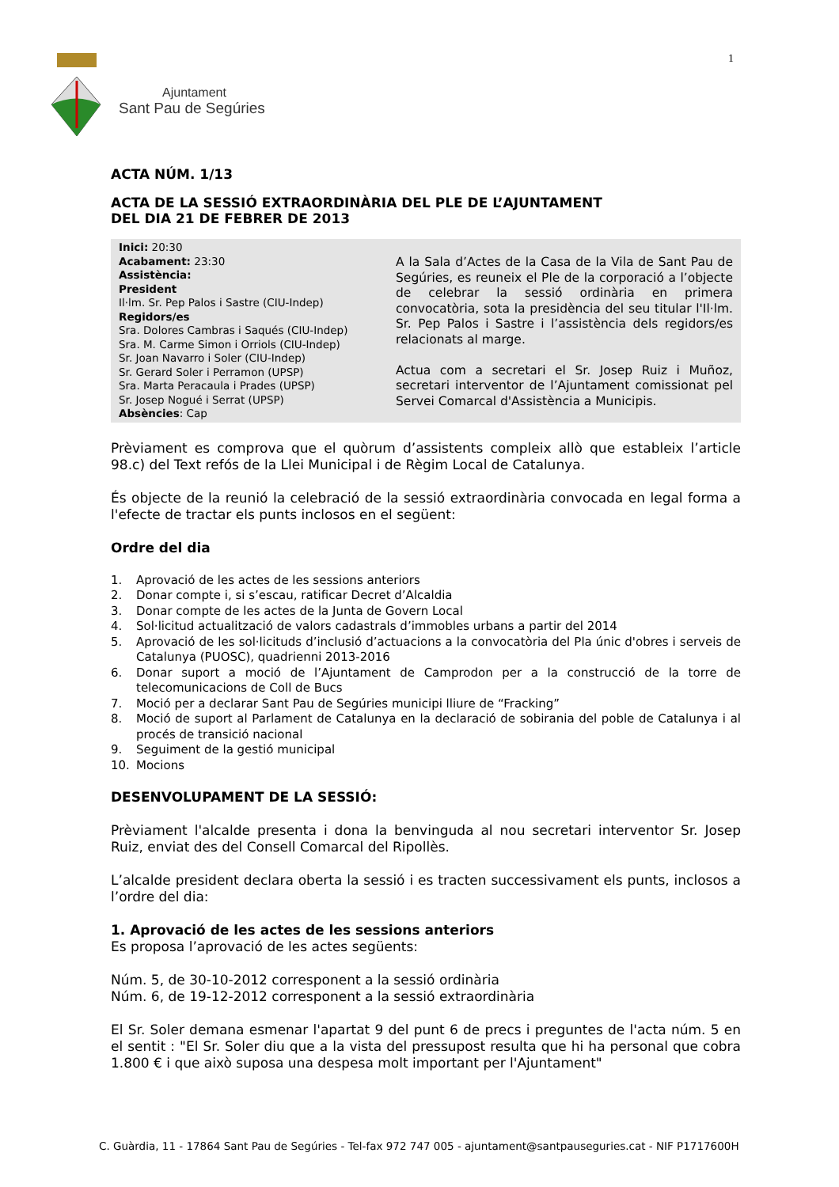1
Ajuntament
Sant Pau de Segúries
ACTA NÚM. 1/13
ACTA DE LA SESSIÓ EXTRAORDINÀRIA DEL PLE DE L’AJUNTAMENT
DEL DIA 21 DE FEBRER DE 2013
| Inici: 20:30 Acabament: 23:30 Assistència: President Il·lm. Sr. Pep Palos i Sastre (CIU-Indep) Regidors/es Sra. Dolores Cambras i Saqués (CIU-Indep) Sra. M. Carme Simon i Orriols (CIU-Indep) Sr. Joan Navarro i Soler (CIU-Indep) Sr. Gerard Soler i Perramon (UPSP) Sra. Marta Peracaula i Prades (UPSP) Sr. Josep Nogué i Serrat (UPSP) Absències : Cap | A la Sala d’Actes de la Casa de la Vila de Sant Pau de Segúries, es reuneix el Ple de la corporació a l’objecte de celebrar la sessió ordinària en primera convocatòria, sota la presidència del seu titular l'Il·lm. Sr. Pep Palos i Sastre i l’assistència dels regidors/es relacionats al marge. Actua com a secretari el Sr. Josep Ruiz i Muñoz, secretari interventor de l’Ajuntament comissionat pel Servei Comarcal d'Assistència a Municipis. |
Prèviament es comprova que el quòrum d’assistents compleix allò que estableix l’article 98.c) del Text refós de la Llei Municipal i de Règim Local de Catalunya.
És objecte de la reunió la celebració de la sessió extraordinària convocada en legal forma a l'efecte de tractar els punts inclosos en el següent:
Ordre del dia
1. Aprovació de les actes de les sessions anteriors
2. Donar compte i, si s’escau, ratificar Decret d’Alcaldia
3. Donar compte de les actes de la Junta de Govern Local
4. Sol·licitud actualització de valors cadastrals d’immobles urbans a partir del 2014
5. Aprovació de les sol·licituds d’inclusió d’actuacions a la convocatòria del Pla únic d'obres i serveis de Catalunya (PUOSC), quadrienni 2013-2016
6. Donar suport a moció de l’Ajuntament de Camprodon per a la construcció de la torre de telecomunicacions de Coll de Bucs
7. Moció per a declarar Sant Pau de Segúries municipi lliure de “Fracking”
8. Moció de suport al Parlament de Catalunya en la declaració de sobirania del poble de Catalunya i al procés de transició nacional
9. Seguiment de la gestió municipal
10. Mocions
DESENVOLUPAMENT DE LA SESSIÓ:
Prèviament l'alcalde presenta i dona la benvinguda al nou secretari interventor Sr. Josep Ruiz, enviat des del Consell Comarcal del Ripollès.
L’alcalde president declara oberta la sessió i es tracten successivament els punts, inclosos a l’ordre del dia:
1. Aprovació de les actes de les sessions anteriors
Es proposa l’aprovació de les actes següents:
Núm. 5, de 30-10-2012 corresponent a la sessió ordinària
Núm. 6, de 19-12-2012 corresponent a la sessió extraordinària
El Sr. Soler demana esmenar l'apartat 9 del punt 6 de precs i preguntes de l'acta núm. 5 en el sentit : "El Sr. Soler diu que a la vista del pressupost resulta que hi ha personal que cobra 1.800 € i que això suposa una despesa molt important per l'Ajuntament"
C. Guàrdia, 11 - 17864 Sant Pau de Segúries - Tel-fax 972 747 005 - ajuntament@santpauseguries.cat - NIF P1717600H